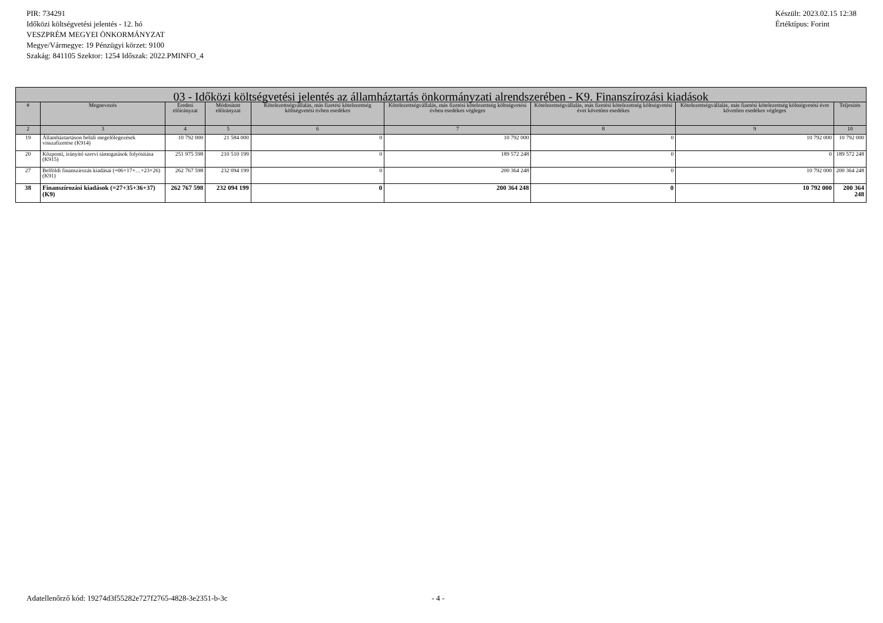PIR: 734291
Időközi költségvetési jelentés - 12. hó
VESZPRÉM MEGYEI ÖNKORMÁNYZAT
Megye/Vármegye: 19 Pénzügyi körzet: 9100
Szakág: 841105 Szektor: 1254 Időszak: 2022.PMINFO_4
Készült: 2023.02.15 12:38
Értéktípus: Forint
| 03 - Időközi költségvetési jelentés az államháztartás önkormányzati alrendszerében - K9. Finanszírozási kiadások | | | | | | | | |
| --- | --- | --- | --- | --- | --- | --- | --- | --- |
| # | Megnevezés | Eredeti előirányzat | Módosított előirányzat | Kötelezettségvállalás, más fizetési kötelezettség költségvetési évben esedékes | Kötelezettségvállalás, más fizetési kötelezettség költségvetési évben esedékes végleges | Kötelezettségvállalás, más fizetési kötelezettség költségvetési évet követően esedékes | Kötelezettségvállalás, más fizetési kötelezettség költségvetési évet követően esedékes végleges | Teljesítés |
| 2 | 3 | 4 | 5 | 6 | 7 | 8 | 9 | 10 |
| 19 | Államháztartáson belüli megelőlegezések visszafizetése (K914) | 10 792 000 | 21 584 000 | 0 | 10 792 000 | 0 | 10 792 000 | 10 792 000 |
| 20 | Központi, irányító szervi támogatások folyósítása (K915) | 251 975 598 | 210 510 199 | 0 | 189 572 248 | 0 | 0 | 189 572 248 |
| 27 | Belföldi finanszírozás kiadásai (=06+17+…+23+26) (K91) | 262 767 598 | 232 094 199 | 0 | 200 364 248 | 0 | 10 792 000 | 200 364 248 |
| 38 | Finanszírozási kiadások (=27+35+36+37) (K9) | 262 767 598 | 232 094 199 | 0 | 200 364 248 | 0 | 10 792 000 | 200 364 248 |
Adatellenőrző kód: 19274d3f55282e727f2765-4828-3e2351-b-3c - 4 -